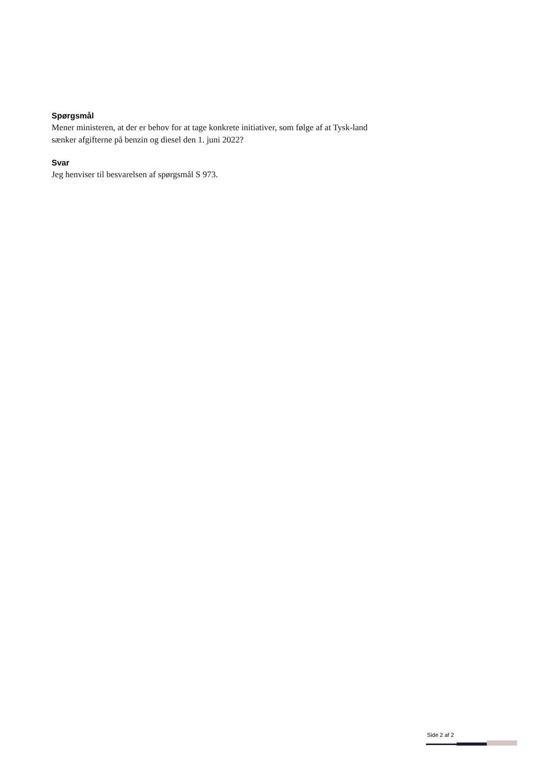Spørgsmål
Mener ministeren, at der er behov for at tage konkrete initiativer, som følge af at Tysk-land sænker afgifterne på benzin og diesel den 1. juni 2022?
Svar
Jeg henviser til besvarelsen af spørgsmål S 973.
Side 2 af 2